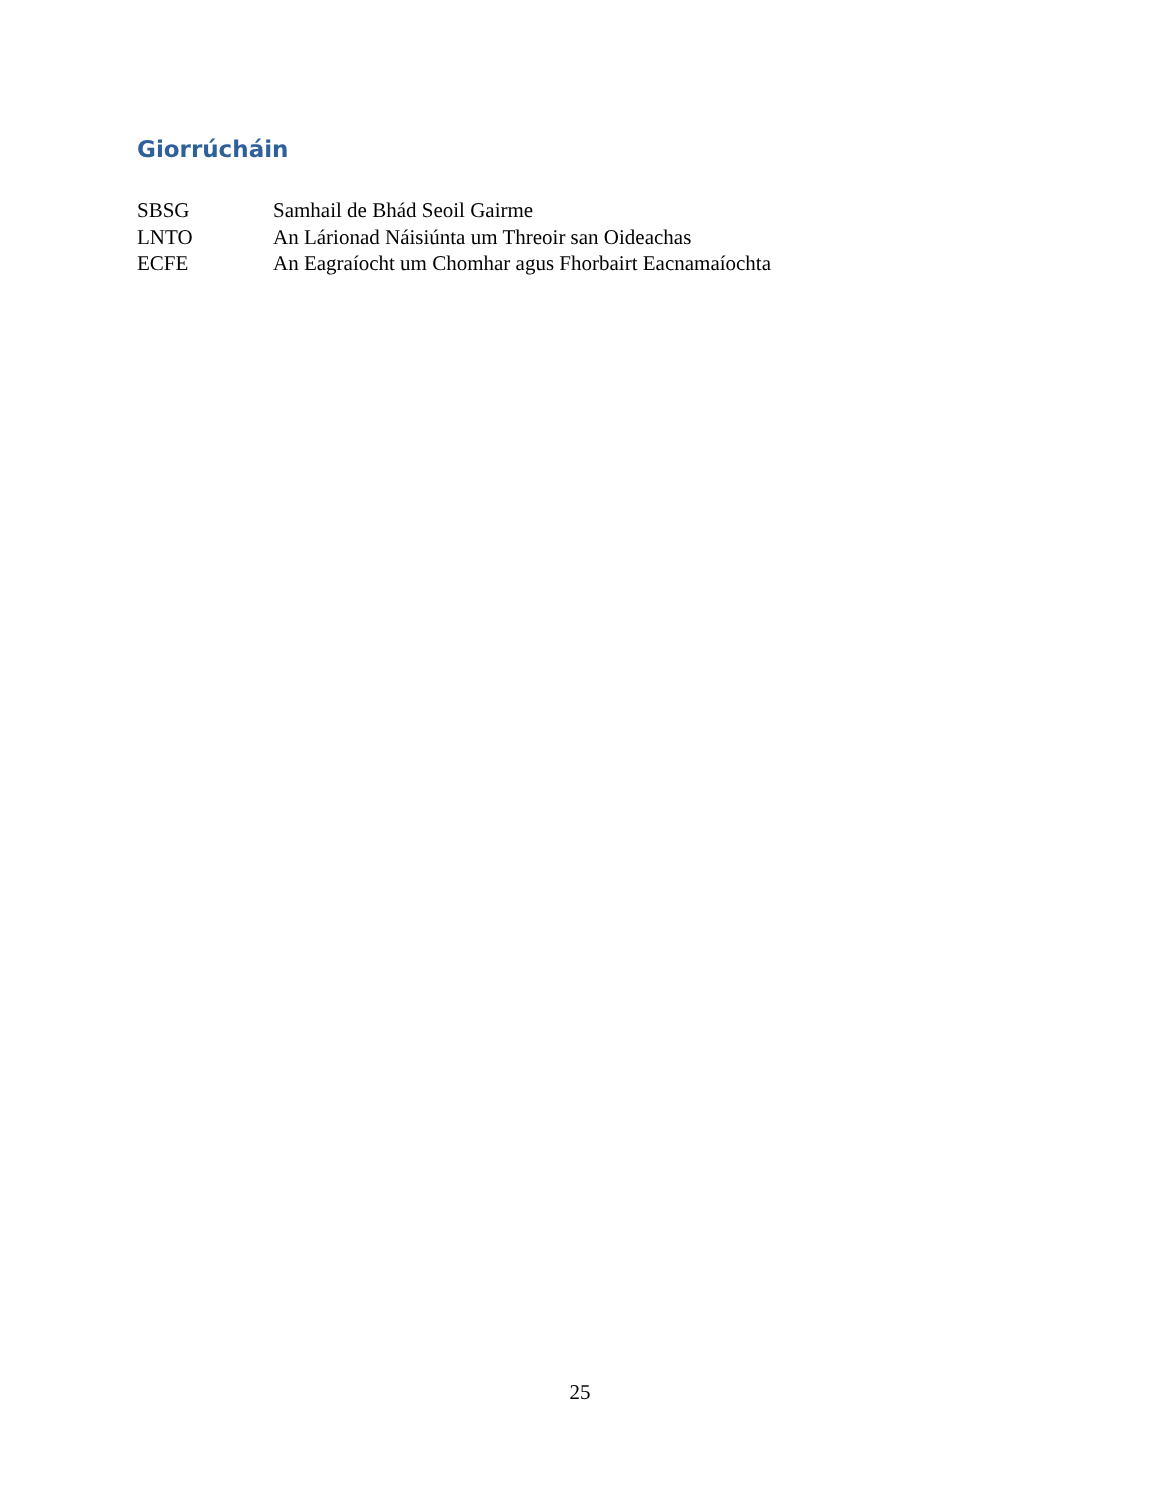Giorrúcháin
| SBSG | Samhail de Bhád Seoil Gairme |
| LNTO | An Lárionad Náisiúnta um Threoir san Oideachas |
| ECFE | An Eagraíocht um Chomhar agus Fhorbairt Eacnamaíochta |
25